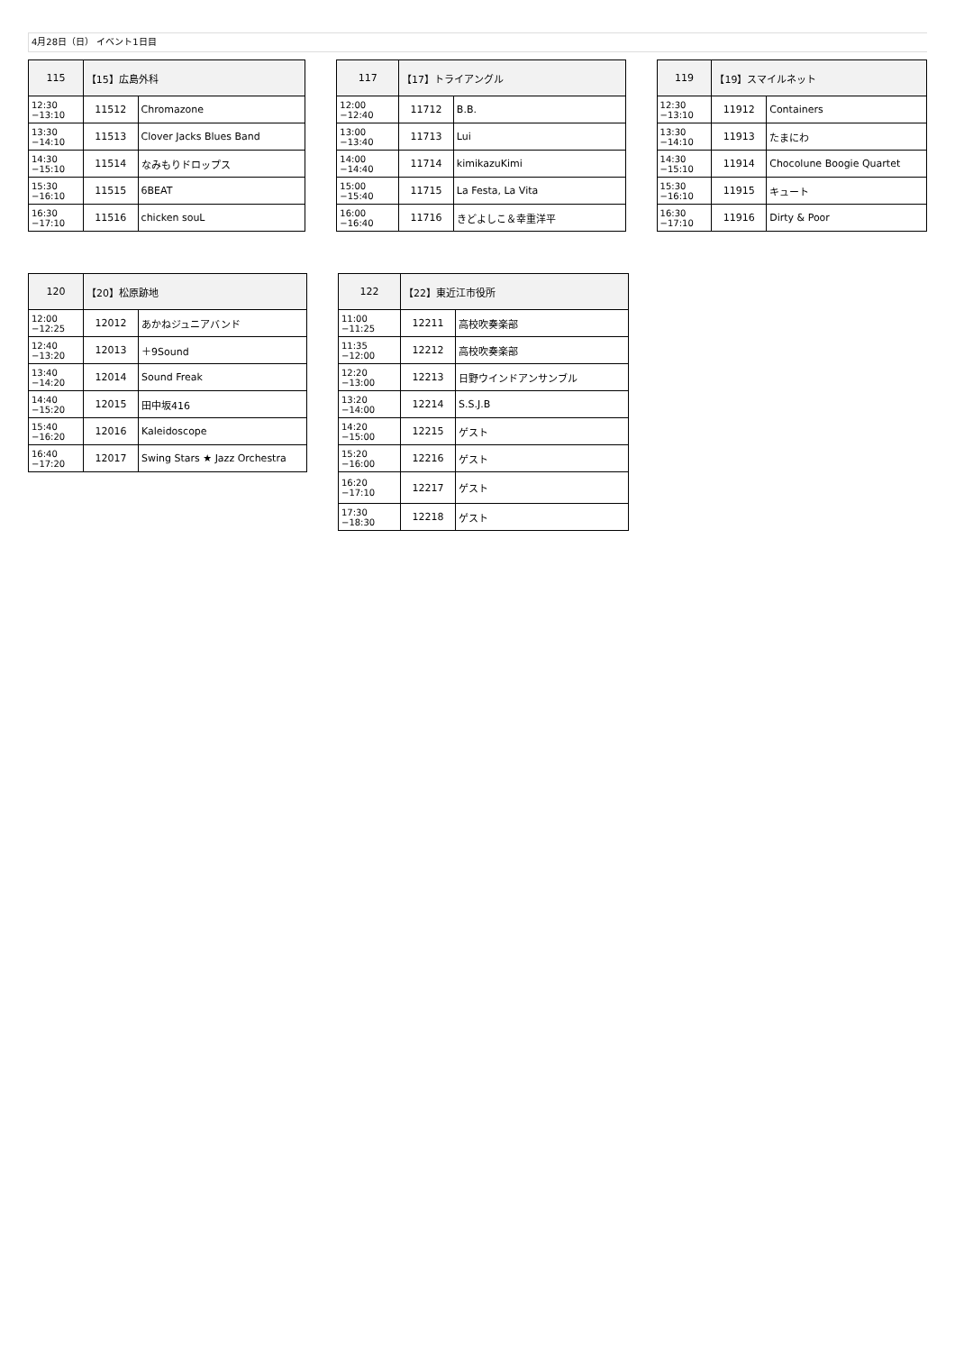4月28日（日） イベント1日目
| 115 | 【15】広島外科 | |
| --- | --- | --- |
| 12:30 −13:10 | 11512 | Chromazone |
| 13:30 −14:10 | 11513 | Clover Jacks Blues Band |
| 14:30 −15:10 | 11514 | なみもりドロップス |
| 15:30 −16:10 | 11515 | 6BEAT |
| 16:30 −17:10 | 11516 | chicken souL |
| 117 | 【17】トライアングル | |
| --- | --- | --- |
| 12:00 −12:40 | 11712 | B.B. |
| 13:00 −13:40 | 11713 | Lui |
| 14:00 −14:40 | 11714 | kimikazuKimi |
| 15:00 −15:40 | 11715 | La Festa, La Vita |
| 16:00 −16:40 | 11716 | きどよしこ＆幸重洋平 |
| 119 | 【19】スマイルネット | |
| --- | --- | --- |
| 12:30 −13:10 | 11912 | Containers |
| 13:30 −14:10 | 11913 | たまにわ |
| 14:30 −15:10 | 11914 | Chocolune Boogie Quartet |
| 15:30 −16:10 | 11915 | キュート |
| 16:30 −17:10 | 11916 | Dirty & Poor |
| 120 | 【20】松原跡地 | |
| --- | --- | --- |
| 12:00 −12:25 | 12012 | あかねジュニアバンド |
| 12:40 −13:20 | 12013 | ＋9Sound |
| 13:40 −14:20 | 12014 | Sound Freak |
| 14:40 −15:20 | 12015 | 田中坂416 |
| 15:40 −16:20 | 12016 | Kaleidoscope |
| 16:40 −17:20 | 12017 | Swing Stars ★ Jazz Orchestra |
| 122 | 【22】東近江市役所 | |
| --- | --- | --- |
| 11:00 −11:25 | 12211 | 高校吹奏楽部 |
| 11:35 −12:00 | 12212 | 高校吹奏楽部 |
| 12:20 −13:00 | 12213 | 日野ウインドアンサンブル |
| 13:20 −14:00 | 12214 | S.S.J.B |
| 14:20 −15:00 | 12215 | ゲスト |
| 15:20 −16:00 | 12216 | ゲスト |
| 16:20 −17:10 | 12217 | ゲスト |
| 17:30 −18:30 | 12218 | ゲスト |